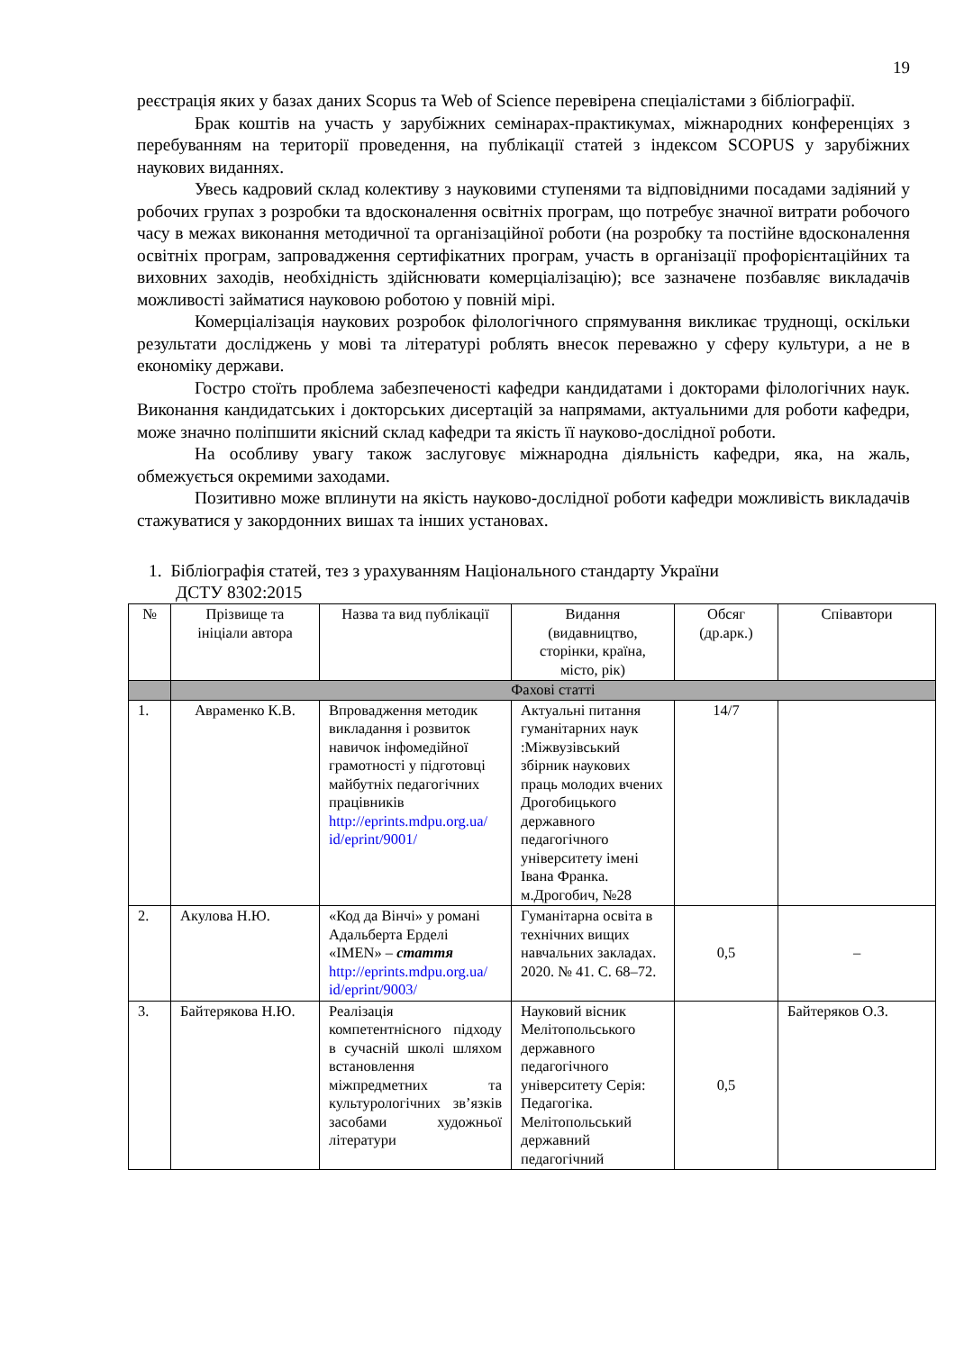19
реєстрація яких у базах даних Scopus та Web of Science перевірена спеціалістами з бібліографії.
Брак коштів на участь у зарубіжних семінарах-практикумах, міжнародних конференціях з перебуванням на території проведення, на публікації статей з індексом SCOPUS у зарубіжних наукових виданнях.
Увесь кадровий склад колективу з науковими ступенями та відповідними посадами задіяний у робочих групах з розробки та вдосконалення освітніх програм, що потребує значної витрати робочого часу в межах виконання методичної та організаційної роботи (на розробку та постійне вдосконалення освітніх програм, запровадження сертифікатних програм, участь в організації профорієнтаційних та виховних заходів, необхідність здійснювати комерціалізацію); все зазначене позбавляє викладачів можливості займатися науковою роботою у повній мірі.
Комерціалізація наукових розробок філологічного спрямування викликає труднощі, оскільки результати досліджень у мові та літературі роблять внесок переважно у сферу культури, а не в економіку держави.
Гостро стоїть проблема забезпеченості кафедри кандидатами і докторами філологічних наук. Виконання кандидатських і докторських дисертацій за напрямами, актуальними для роботи кафедри, може значно поліпшити якісний склад кафедри та якість її науково-дослідної роботи.
На особливу увагу також заслуговує міжнародна діяльність кафедри, яка, на жаль, обмежується окремими заходами.
Позитивно може вплинути на якість науково-дослідної роботи кафедри можливість викладачів стажуватися у закордонних вишах та інших установах.
1. Бібліографія статей, тез з урахуванням Національного стандарту України
ДСТУ 8302:2015
| № | Прізвище та ініціали автора | Назва та вид публікації | Видання (видавництво, сторінки, країна, місто, рік) | Обсяг (др.арк.) | Співавтори |
| --- | --- | --- | --- | --- | --- |
| | Фахові статті | | | | |
| 1. | Авраменко К.В. | Впровадження методик викладання і розвиток навичок інфомедійної грамотності у підготовці майбутніх педагогічних працівників http://eprints.mdpu.org.ua/ id/eprint/9001/ | Актуальні питання гуманітарних наук :Міжвузівський збірник наукових праць молодих вчених Дрогобицького державного педагогічного університету імені Івана Франка. м.Дрогобич, №28 | 14/7 | |
| 2. | Акулова Н.Ю. | «Код да Вінчі» у романі Адальберта Ерделі «IMEN» – стаття http://eprints.mdpu.org.ua/ id/eprint/9003/ | Гуманітарна освіта в технічних вищих навчальних закладах. 2020. № 41. С. 68–72. | 0,5 | – |
| 3. | Байтерякова Н.Ю. | Реалізація компетентнісного підходу в сучасній школі шляхом встановлення міжпредметних та культурологічних зв’язків засобами художньої літератури | Науковий вісник Мелітопольського державного педагогічного університету Серія: Педагогіка. Мелітопольський державний педагогічний | 0,5 | Байтеряков О.З. |